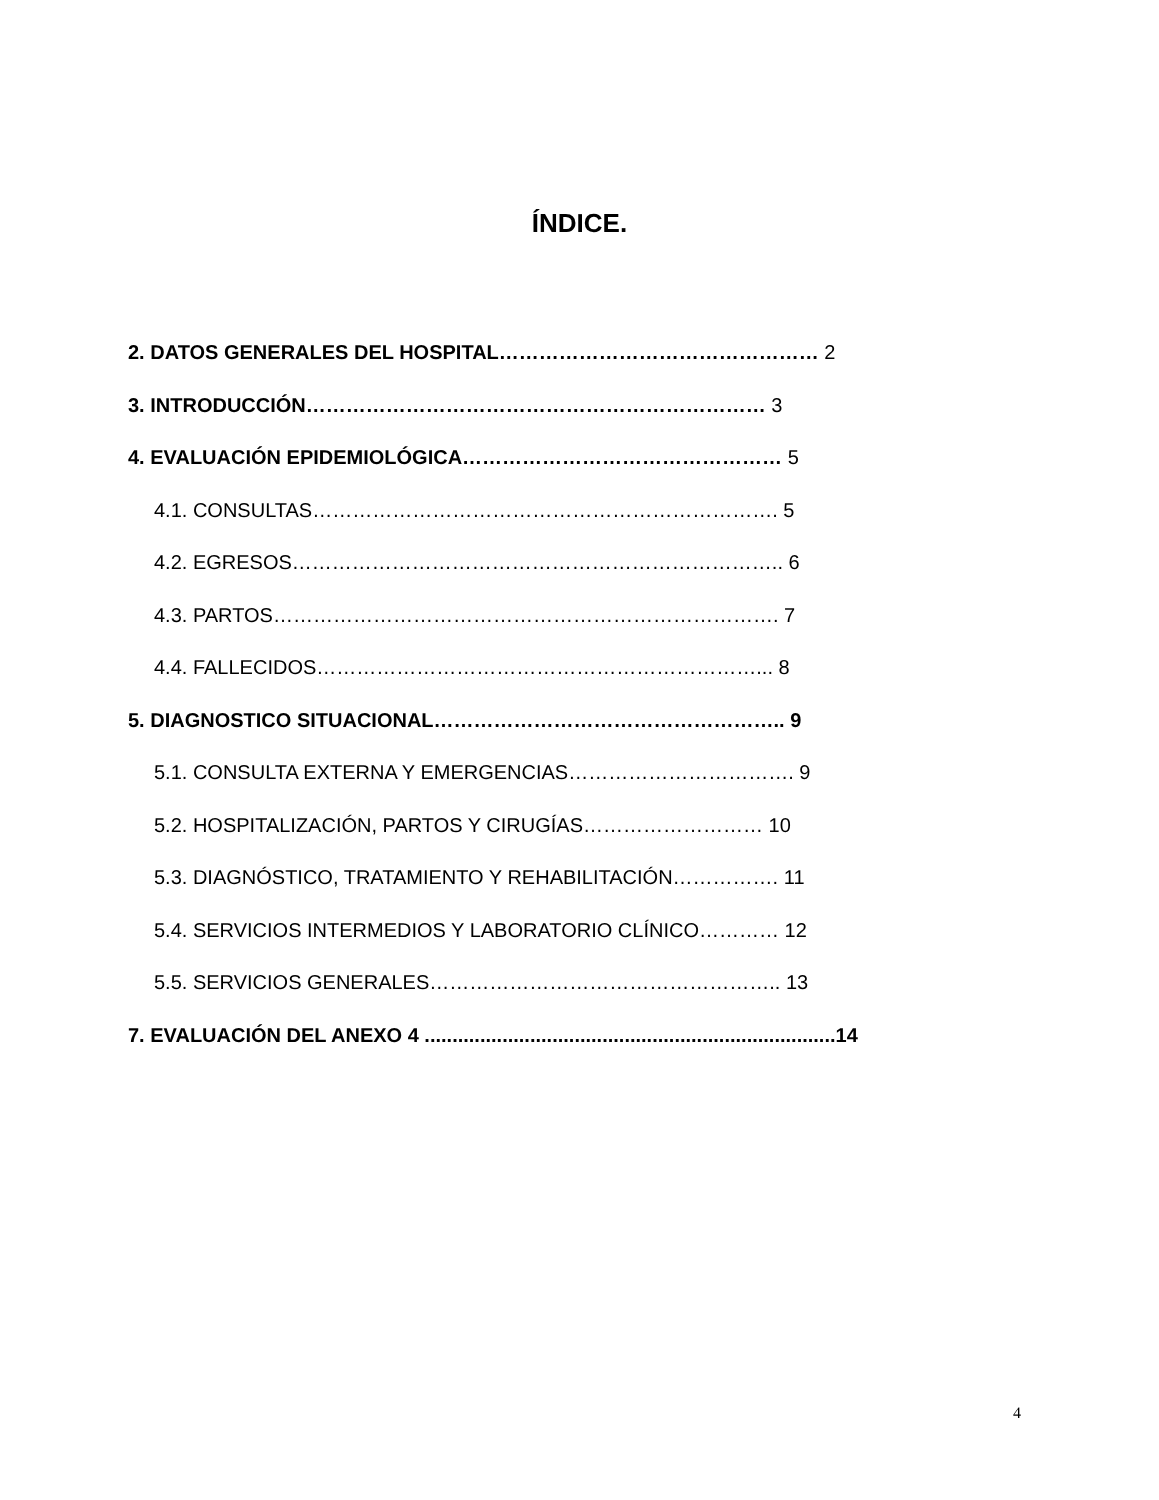ÍNDICE.
2. DATOS GENERALES DEL HOSPITAL………………………………………… 2
3. INTRODUCCIÓN…………………………………………………………… 3
4. EVALUACIÓN EPIDEMIOLÓGICA………………………………………… 5
4.1. CONSULTAS……………………………………………………………. 5
4.2. EGRESOS……………………………………………………………….. 6
4.3. PARTOS…………………………………………………………………. 7
4.4. FALLECIDOS…………………………………………………………... 8
5. DIAGNOSTICO SITUACIONAL…………………………………………….. 9
5.1. CONSULTA EXTERNA Y EMERGENCIAS……………………………. 9
5.2. HOSPITALIZACIÓN, PARTOS Y CIRUGÍAS……………………… 10
5.3. DIAGNÓSTICO, TRATAMIENTO Y REHABILITACIÓN……………. 11
5.4. SERVICIOS INTERMEDIOS Y LABORATORIO CLÍNICO………… 12
5.5. SERVICIOS GENERALES…………………………………………….. 13
7. EVALUACIÓN DEL ANEXO 4 ..........................................................................14
4